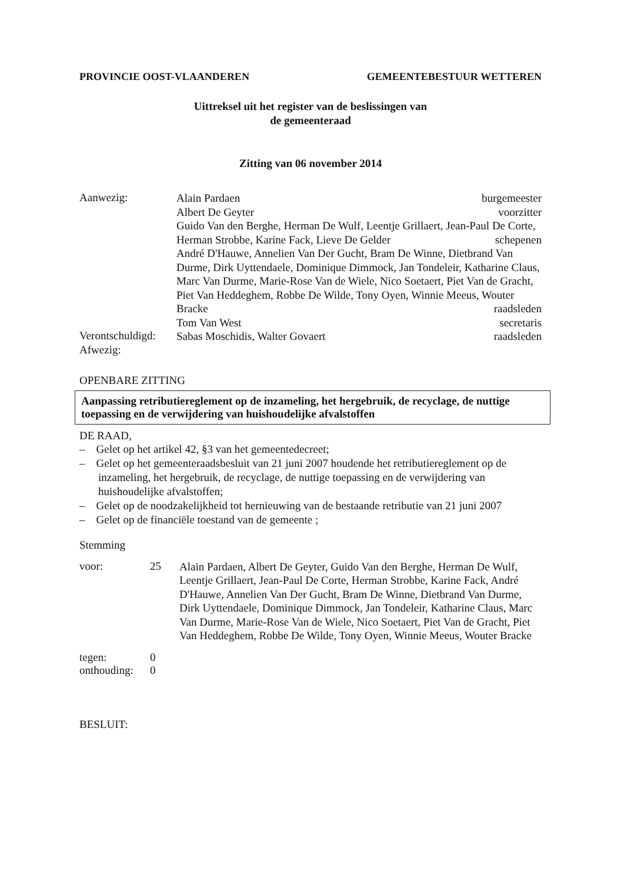PROVINCIE OOST-VLAANDEREN GEMEENTEBESTUUR WETTEREN
Uittreksel uit het register van de beslissingen van
de gemeenteraad
Zitting van 06 november 2014
Aanwezig:
Alain Pardaen burgemeester
Albert De Geyter voorzitter
Guido Van den Berghe, Herman De Wulf, Leentje Grillaert, Jean-Paul De Corte, Herman Strobbe, Karine Fack, Lieve De Gelder schepenen
André D'Hauwe, Annelien Van Der Gucht, Bram De Winne, Dietbrand Van Durme, Dirk Uyttendaele, Dominique Dimmock, Jan Tondeleir, Katharine Claus, Marc Van Durme, Marie-Rose Van de Wiele, Nico Soetaert, Piet Van de Gracht, Piet Van Heddeghem, Robbe De Wilde, Tony Oyen, Winnie Meeus, Wouter Bracke raadsleden
Tom Van West secretaris
Verontschuldigd:
Sabas Moschidis, Walter Govaert raadsleden
Afwezig:
OPENBARE ZITTING
Aanpassing retributiereglement op de inzameling, het hergebruik, de recyclage, de nuttige toepassing en de verwijdering van huishoudelijke afvalstoffen
DE RAAD,
– Gelet op het artikel 42, §3 van het gemeentedecreet;
– Gelet op het gemeenteraadsbesluit van 21 juni 2007 houdende het retributiereglement op de inzameling, het hergebruik, de recyclage, de nuttige toepassing en de verwijdering van huishoudelijke afvalstoffen;
– Gelet op de noodzakelijkheid tot hernieuwing van de bestaande retributie van 21 juni 2007
– Gelet op de financiële toestand van de gemeente ;
Stemming
voor: 25
Alain Pardaen, Albert De Geyter, Guido Van den Berghe, Herman De Wulf, Leentje Grillaert, Jean-Paul De Corte, Herman Strobbe, Karine Fack, André D'Hauwe, Annelien Van Der Gucht, Bram De Winne, Dietbrand Van Durme, Dirk Uyttendaele, Dominique Dimmock, Jan Tondeleir, Katharine Claus, Marc Van Durme, Marie-Rose Van de Wiele, Nico Soetaert, Piet Van de Gracht, Piet Van Heddeghem, Robbe De Wilde, Tony Oyen, Winnie Meeus, Wouter Bracke
tegen: 0
onthouding:
0
BESLUIT: